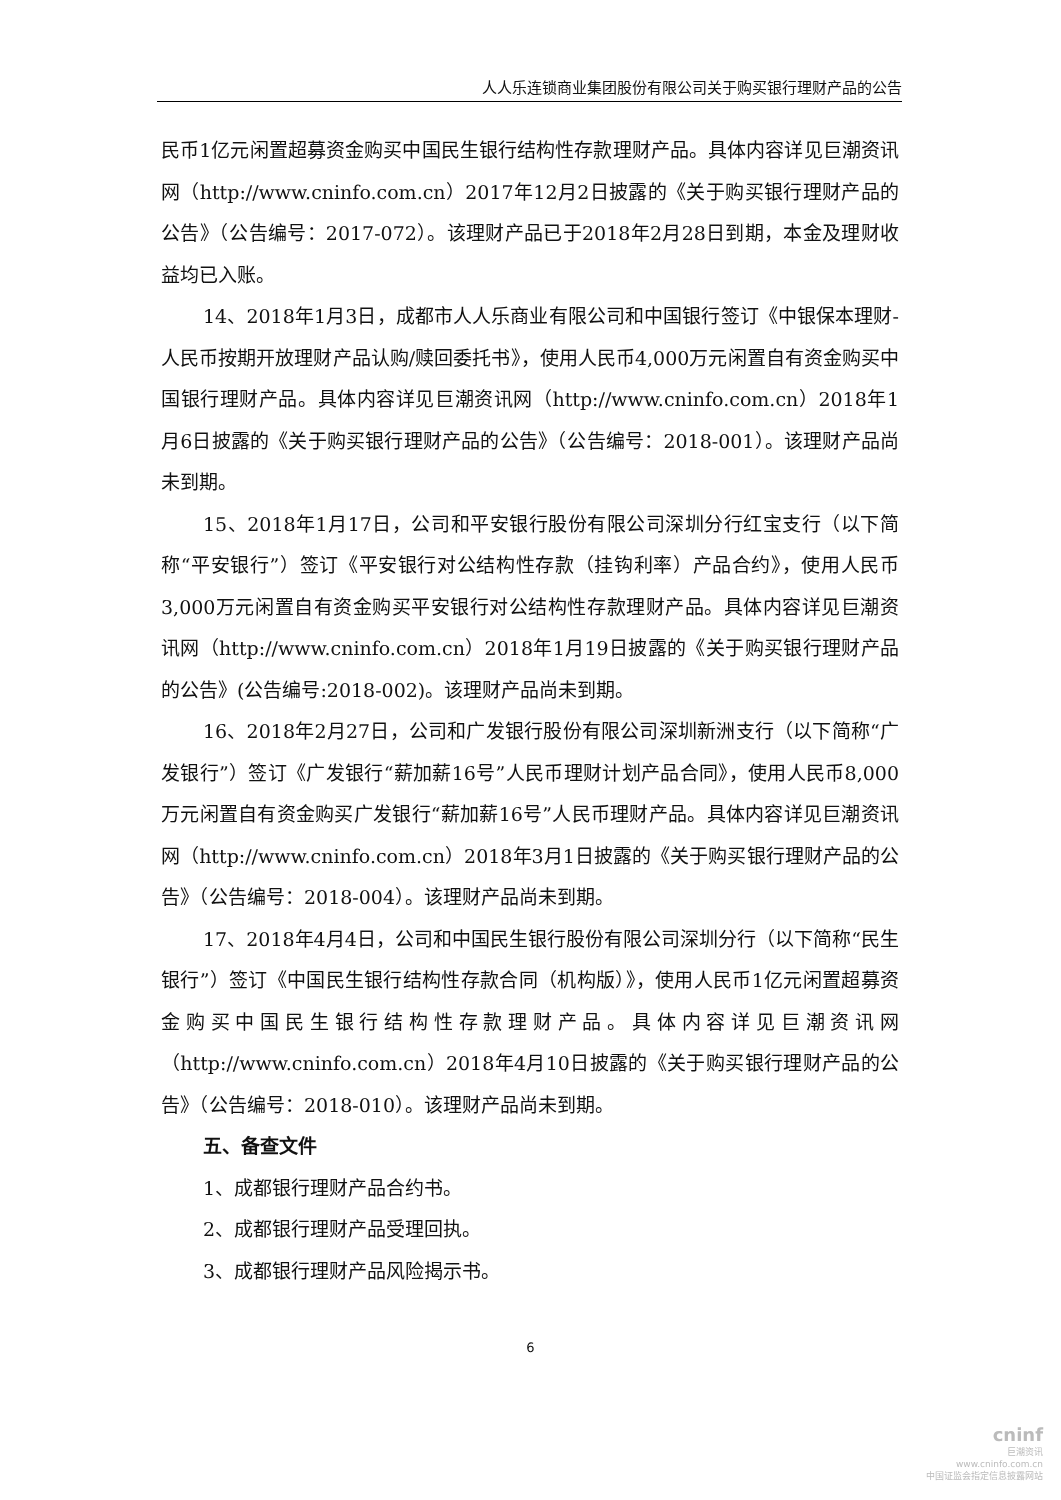人人乐连锁商业集团股份有限公司关于购买银行理财产品的公告
民币1亿元闲置超募资金购买中国民生银行结构性存款理财产品。具体内容详见巨潮资讯网（http://www.cninfo.com.cn）2017年12月2日披露的《关于购买银行理财产品的公告》（公告编号：2017-072）。该理财产品已于2018年2月28日到期，本金及理财收益均已入账。
14、2018年1月3日，成都市人人乐商业有限公司和中国银行签订《中银保本理财-人民币按期开放理财产品认购/赎回委托书》，使用人民币4,000万元闲置自有资金购买中国银行理财产品。具体内容详见巨潮资讯网（http://www.cninfo.com.cn）2018年1月6日披露的《关于购买银行理财产品的公告》（公告编号：2018-001）。该理财产品尚未到期。
15、2018年1月17日，公司和平安银行股份有限公司深圳分行红宝支行（以下简称“平安银行”）签订《平安银行对公结构性存款（挂钩利率）产品合约》，使用人民币3,000万元闲置自有资金购买平安银行对公结构性存款理财产品。具体内容详见巨潮资讯网（http://www.cninfo.com.cn）2018年1月19日披露的《关于购买银行理财产品的公告》(公告编号:2018-002)。该理财产品尚未到期。
16、2018年2月27日，公司和广发银行股份有限公司深圳新洲支行（以下简称“广发银行”）签订《广发银行“薪加薪16号”人民币理财计划产品合同》，使用人民币8,000万元闲置自有资金购买广发银行“薪加薪16号”人民币理财产品。具体内容详见巨潮资讯网（http://www.cninfo.com.cn）2018年3月1日披露的《关于购买银行理财产品的公告》（公告编号：2018-004）。该理财产品尚未到期。
17、2018年4月4日，公司和中国民生银行股份有限公司深圳分行（以下简称“民生银行”）签订《中国民生银行结构性存款合同（机构版）》，使用人民币1亿元闲置超募资金购买中国民生银行结构性存款理财产品。具体内容详见巨潮资讯网（http://www.cninfo.com.cn）2018年4月10日披露的《关于购买银行理财产品的公告》（公告编号：2018-010）。该理财产品尚未到期。
五、备查文件
1、成都银行理财产品合约书。
2、成都银行理财产品受理回执。
3、成都银行理财产品风险揭示书。
6
cninf
巨潮资讯
www.cninfo.com.cn
中国证监会指定信息披露网站